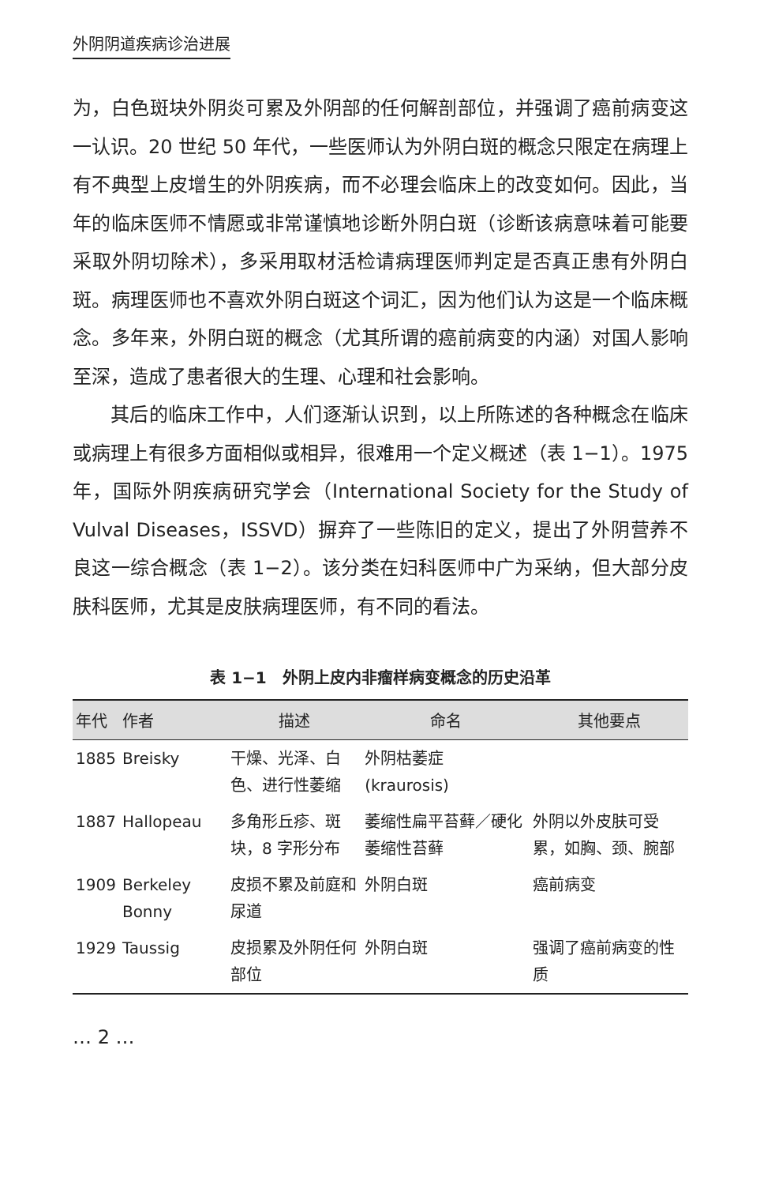外阴阴道疾病诊治进展
为，白色斑块外阴炎可累及外阴部的任何解剖部位，并强调了癌前病变这一认识。20 世纪 50 年代，一些医师认为外阴白斑的概念只限定在病理上有不典型上皮增生的外阴疾病，而不必理会临床上的改变如何。因此，当年的临床医师不情愿或非常谨慎地诊断外阴白斑（诊断该病意味着可能要采取外阴切除术），多采用取材活检请病理医师判定是否真正患有外阴白斑。病理医师也不喜欢外阴白斑这个词汇，因为他们认为这是一个临床概念。多年来，外阴白斑的概念（尤其所谓的癌前病变的内涵）对国人影响至深，造成了患者很大的生理、心理和社会影响。
其后的临床工作中，人们逐渐认识到，以上所陈述的各种概念在临床或病理上有很多方面相似或相异，很难用一个定义概述（表 1−1）。1975 年，国际外阴疾病研究学会（International Society for the Study of Vulval Diseases，ISSVD）摒弃了一些陈旧的定义，提出了外阴营养不良这一综合概念（表 1−2）。该分类在妇科医师中广为采纳，但大部分皮肤科医师，尤其是皮肤病理医师，有不同的看法。
表 1−1　外阴上皮内非瘤样病变概念的历史沿革
| 年代 | 作者 | 描述 | 命名 | 其他要点 |
| --- | --- | --- | --- | --- |
| 1885 | Breisky | 干燥、光泽、白色、进行性萎缩 | 外阴枯萎症 (kraurosis) | |
| 1887 | Hallopeau | 多角形丘疹、斑块，8 字形分布 | 萎缩性扁平苔藓／硬化萎缩性苔藓 | 外阴以外皮肤可受累，如胸、颈、腕部 |
| 1909 | Berkeley Bonny | 皮损不累及前庭和尿道 | 外阴白斑 | 癌前病变 |
| 1929 | Taussig | 皮损累及外阴任何部位 | 外阴白斑 | 强调了癌前病变的性质 |
… 2 …